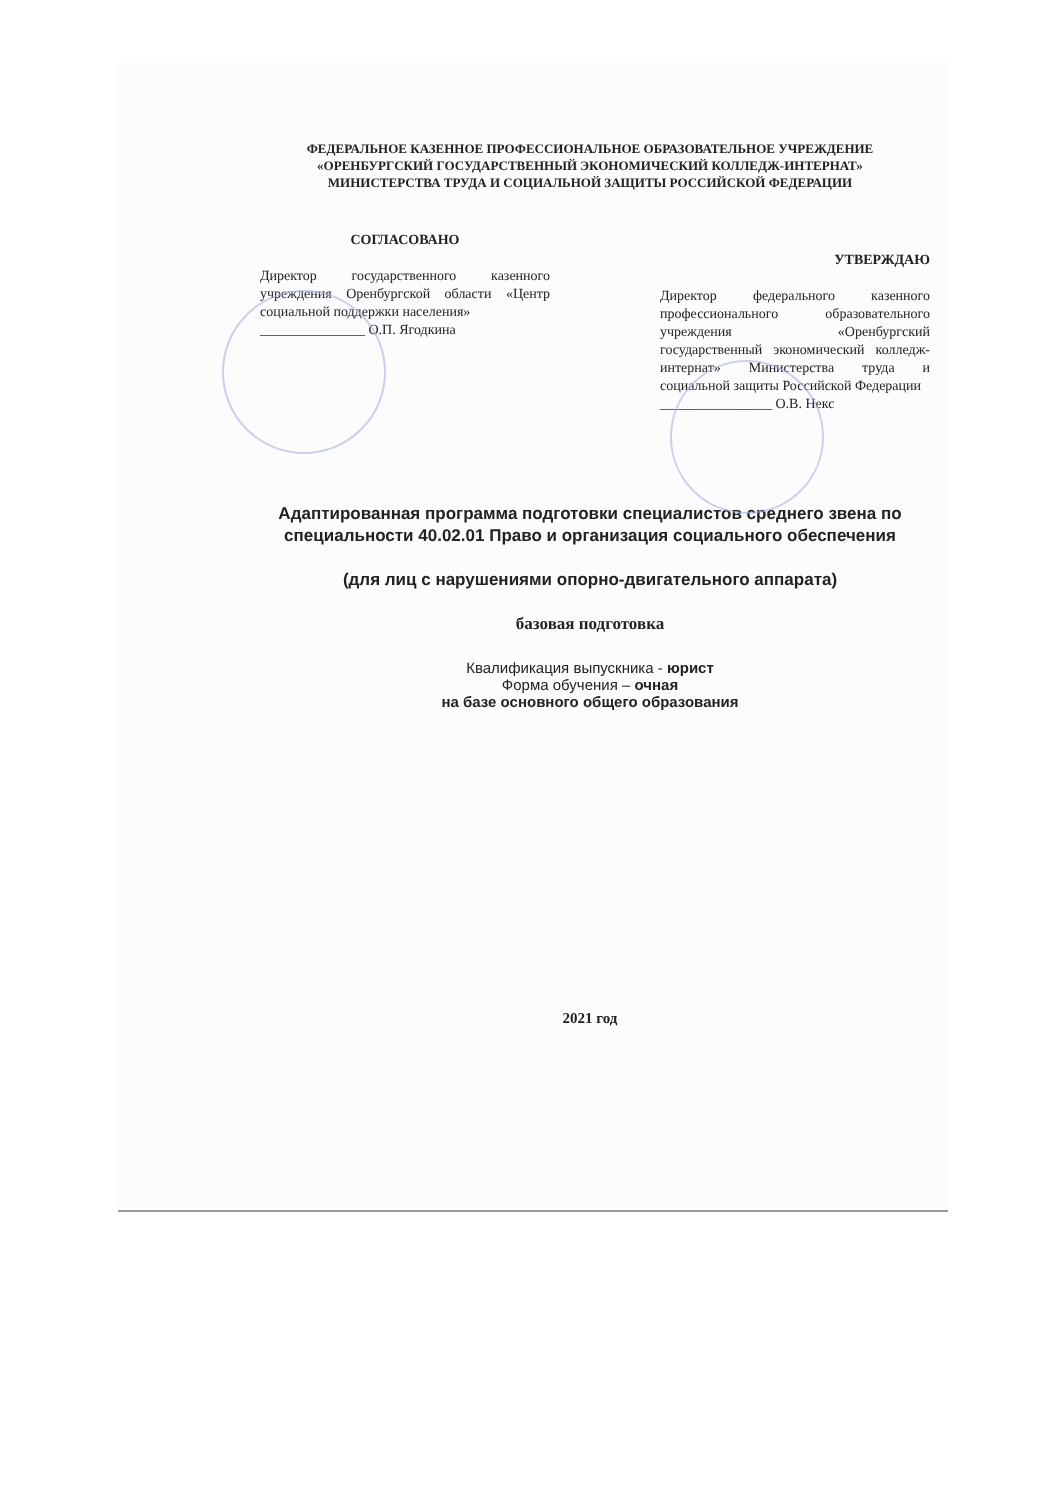ФЕДЕРАЛЬНОЕ КАЗЕННОЕ ПРОФЕССИОНАЛЬНОЕ ОБРАЗОВАТЕЛЬНОЕ УЧРЕЖДЕНИЕ
«ОРЕНБУРГСКИЙ ГОСУДАРСТВЕННЫЙ ЭКОНОМИЧЕСКИЙ КОЛЛЕДЖ-ИНТЕРНАТ»
МИНИСТЕРСТВА ТРУДА И СОЦИАЛЬНОЙ ЗАЩИТЫ РОССИЙСКОЙ ФЕДЕРАЦИИ
СОГЛАСОВАНО
Директор государственного казенного учреждения Оренбургской области «Центр социальной поддержки населения»
_______________ О.П. Ягодкина
УТВЕРЖДАЮ
Директор федерального казенного профессионального образовательного учреждения «Оренбургский государственный экономический колледж-интернат» Министерства труда и социальной защиты Российской Федерации
________________ О.В. Некс
Адаптированная программа подготовки специалистов среднего звена по специальности 40.02.01 Право и организация социального обеспечения
(для лиц с нарушениями опорно-двигательного аппарата)
базовая подготовка
Квалификация выпускника - юрист
Форма обучения – очная
на базе основного общего образования
2021 год